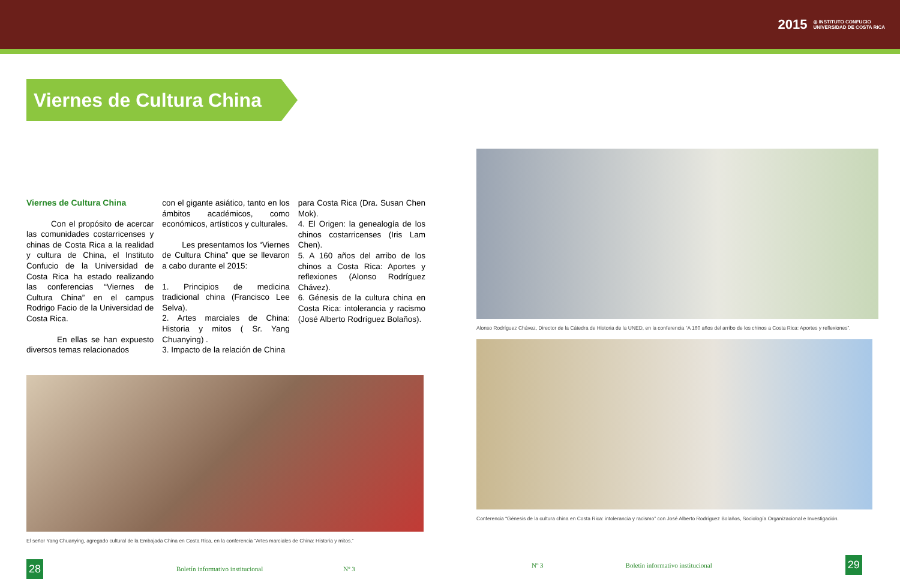2015 ◎ INSTITUTO CONFUCIO
UNIVERSIDAD DE COSTA RICA
Viernes de Cultura China
Viernes de Cultura China
Con el propósito de acercar las comunidades costarricenses y chinas de Costa Rica a la realidad y cultura de China, el Instituto Confucio de la Universidad de Costa Rica ha estado realizando las conferencias “Viernes de Cultura China” en el campus Rodrigo Facio de la Universidad de Costa Rica.
En ellas se han expuesto diversos temas relacionados
con el gigante asiático, tanto en los ámbitos académicos, como económicos, artísticos y culturales.
Les presentamos los “Viernes de Cultura China” que se llevaron a cabo durante el 2015:
1. Principios de medicina tradicional china (Francisco Lee Selva).
2. Artes marciales de China: Historia y mitos ( Sr. Yang Chuanying) .
3. Impacto de la relación de China
para Costa Rica (Dra. Susan Chen Mok).
4. El Origen: la genealogía de los chinos costarricenses (Iris Lam Chen).
5. A 160 años del arribo de los chinos a Costa Rica: Aportes y reflexiones (Alonso Rodríguez Chávez).
6. Génesis de la cultura china en Costa Rica: intolerancia y racismo (José Alberto Rodríguez Bolaños).
El señor Yang Chuanying, agregado cultural de la Embajada China en Costa Rica, en la conferencia “Artes marciales de China: Historia y mitos.”
28 Boletín informativo institucional Nº 3
Alonso Rodríguez Chávez, Director de la Cátedra de Historia de la UNED, en la conferencia “A 160 años del arribo de los chinos a Costa Rica: Aportes y reflexiones”.
Conferencia “Génesis de la cultura china en Costa Rica: intolerancia y racismo” con José Alberto Rodríguez Bolaños, Sociología Organizacional e Investigación.
Nº 3 Boletín informativo institucional 29